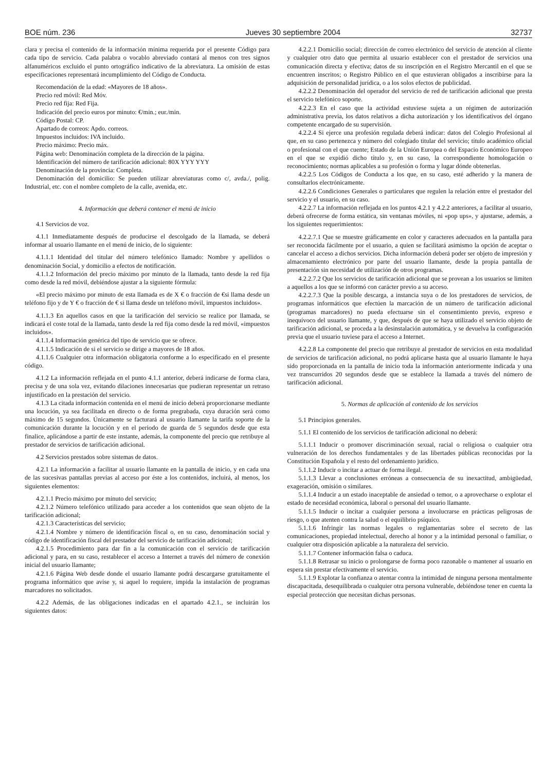BOE núm. 236 Jueves 30 septiembre 2004 32737
clara y precisa el contenido de la información mínima requerida por el presente Código para cada tipo de servicio. Cada palabra o vocablo abreviado contará al menos con tres signos alfanuméricos excluido el punto ortográfico indicativo de la abreviatura. La omisión de estas especificaciones representará incumplimiento del Código de Conducta.
Recomendación de la edad: «Mayores de 18 años».
Precio red móvil: Red Móv.
Precio red fija: Red Fija.
Indicación del precio euros por minuto: €/min.; eur./min.
Código Postal: CP.
Apartado de correos: Apdo. correos.
Impuestos incluidos: IVA incluido.
Precio máximo: Precio máx.
Página web: Denominación completa de la dirección de la página.
Identificación del número de tarificación adicional: 80X YYY YYY
Denominación de la provincia: Completa.
Denominación del domicilio: Se pueden utilizar abreviaturas como c/, avda./, polig. Industrial, etc. con el nombre completo de la calle, avenida, etc.
4. Información que deberá contener el menú de inicio
4.1 Servicios de voz.
4.1.1 Inmediatamente después de producirse el descolgado de la llamada, se deberá informar al usuario llamante en el menú de inicio, de lo siguiente:
4.1.1.1 Identidad del titular del número telefónico llamado: Nombre y apellidos o denominación Social, y domicilio a efectos de notificación.
4.1.1.2 Información del precio máximo por minuto de la llamada, tanto desde la red fija como desde la red móvil, debiéndose ajustar a la siguiente fórmula:
«El precio máximo por minuto de esta llamada es de X € o fracción de €si llama desde un teléfono fijo y de Y € o fracción de € si llama desde un teléfono móvil, impuestos incluidos».
4.1.1.3 En aquellos casos en que la tarificación del servicio se realice por llamada, se indicará el coste total de la llamada, tanto desde la red fija como desde la red móvil, «impuestos incluidos».
4.1.1.4 Información genérica del tipo de servicio que se ofrece.
4.1.1.5 Indicación de si el servicio se dirige a mayores de 18 años.
4.1.1.6 Cualquier otra información obligatoria conforme a lo especificado en el presente código.
4.1.2 La información reflejada en el punto 4.1.1 anterior, deberá indicarse de forma clara, precisa y de una sola vez, evitando dilaciones innecesarias que pudieran representar un retraso injustificado en la prestación del servicio.
4.1.3 La citada información contenida en el menú de inicio deberá proporcionarse mediante una locución, ya sea facilitada en directo o de forma pregrabada, cuya duración será como máximo de 15 segundos. Únicamente se facturará al usuario llamante la tarifa soporte de la comunicación durante la locución y en el periodo de guarda de 5 segundos desde que esta finalice, aplicándose a partir de este instante, además, la componente del precio que retribuye al prestador de servicios de tarificación adicional.
4.2 Servicios prestados sobre sistemas de datos.
4.2.1 La información a facilitar al usuario llamante en la pantalla de inicio, y en cada una de las sucesivas pantallas previas al acceso por éste a los contenidos, incluirá, al menos, los siguientes elementos:
4.2.1.1 Precio máximo por minuto del servicio;
4.2.1.2 Número telefónico utilizado para acceder a los contenidos que sean objeto de la tarificación adicional;
4.2.1.3 Características del servicio;
4.2.1.4 Nombre y número de identificación fiscal o, en su caso, denominación social y código de identificación fiscal del prestador del servicio de tarificación adicional;
4.2.1.5 Procedimiento para dar fin a la comunicación con el servicio de tarificación adicional y para, en su caso, restablecer el acceso a Internet a través del número de conexión inicial del usuario llamante;
4.2.1.6 Página Web desde donde el usuario llamante podrá descargarse gratuitamente el programa informático que avise y, si aquel lo requiere, impida la instalación de programas marcadores no solicitados.
4.2.2 Además, de las obligaciones indicadas en el apartado 4.2.1., se incluirán los siguientes datos:
4.2.2.1 Domicilio social; dirección de correo electrónico del servicio de atención al cliente y cualquier otro dato que permita al usuario establecer con el prestador de servicios una comunicación directa y efectiva; datos de su inscripción en el Registro Mercantil en el que se encuentren inscritos; o Registro Público en el que estuvieran obligados a inscribirse para la adquisición de personalidad jurídica, o a los solos efectos de publicidad.
4.2.2.2 Denominación del operador del servicio de red de tarificación adicional que presta el servicio telefónico soporte.
4.2.2.3 En el caso que la actividad estuviese sujeta a un régimen de autorización administrativa previa, los datos relativos a dicha autorización y los identificativos del órgano competente encargado de su supervisión.
4.2.2.4 Si ejerce una profesión regulada deberá indicar: datos del Colegio Profesional al que, en su caso pertenezca y número del colegiado titular del servicio; título académico oficial o profesional con el que cuente; Estado de la Unión Europea o del Espacio Económico Europeo en el que se expidió dicho título y, en su caso, la correspondiente homologación o reconocimiento; normas aplicables a su profesión o forma y lugar dónde obtenerlas.
4.2.2.5 Los Códigos de Conducta a los que, en su caso, esté adherido y la manera de consultarlos electrónicamente.
4.2.2.6 Condiciones Generales o particulares que regulen la relación entre el prestador del servicio y el usuario, en su caso.
4.2.2.7 La información reflejada en los puntos 4.2.1 y 4.2.2 anteriores, a facilitar al usuario, deberá ofrecerse de forma estática, sin ventanas móviles, ni «pop ups», y ajustarse, además, a los siguientes requerimientos:
4.2.2.7.1 Que se muestre gráficamente en color y caracteres adecuados en la pantalla para ser reconocida fácilmente por el usuario, a quien se facilitará asimismo la opción de aceptar o cancelar el acceso a dichos servicios. Dicha información deberá poder ser objeto de impresión y almacenamiento electrónico por parte del usuario llamante, desde la propia pantalla de presentación sin necesidad de utilización de otros programas.
4.2.2.7.2 Que los servicios de tarificación adicional que se provean a los usuarios se limiten a aquellos a los que se informó con carácter previo a su acceso.
4.2.2.7.3 Que la posible descarga, a instancia suya o de los prestadores de servicios, de programas informáticos que efectúen la marcación de un número de tarificación adicional (programas marcadores) no pueda efectuarse sin el consentimiento previo, expreso e inequívoco del usuario llamante, y que, después de que se haya utilizado el servicio objeto de tarificación adicional, se proceda a la desinstalación automática, y se devuelva la configuración previa que el usuario tuviese para el acceso a Internet.
4.2.2.8 La componente del precio que retribuye al prestador de servicios en esta modalidad de servicios de tarificación adicional, no podrá aplicarse hasta que al usuario llamante le haya sido proporcionada en la pantalla de inicio toda la información anteriormente indicada y una vez transcurridos 20 segundos desde que se establece la llamada a través del número de tarificación adicional.
5. Normas de aplicación al contenido de los servicios
5.1 Principios generales.
5.1.1 El contenido de los servicios de tarificación adicional no deberá:
5.1.1.1 Inducir o promover discriminación sexual, racial o religiosa o cualquier otra vulneración de los derechos fundamentales y de las libertades públicas reconocidas por la Constitución Española y el resto del ordenamiento jurídico.
5.1.1.2 Inducir o incitar a actuar de forma ilegal.
5.1.1.3 Llevar a conclusiones erróneas a consecuencia de su inexactitud, ambigüedad, exageración, omisión o similares.
5.1.1.4 Inducir a un estado inaceptable de ansiedad o temor, o a aprovecharse o explotar el estado de necesidad económica, laboral o personal del usuario llamante.
5.1.1.5 Inducir o incitar a cualquier persona a involucrarse en prácticas peligrosas de riesgo, o que atenten contra la salud o el equilibrio psíquico.
5.1.1.6 Infringir las normas legales o reglamentarias sobre el secreto de las comunicaciones, propiedad intelectual, derecho al honor y a la intimidad personal o familiar, o cualquier otra disposición aplicable a la naturaleza del servicio.
5.1.1.7 Contener información falsa o caduca.
5.1.1.8 Retrasar su inicio o prolongarse de forma poco razonable o mantener al usuario en espera sin prestar efectivamente el servicio.
5.1.1.9 Explotar la confianza o atentar contra la intimidad de ninguna persona mentalmente discapacitada, desequilibrada o cualquier otra persona vulnerable, debiéndose tener en cuenta la especial protección que necesitan dichas personas.